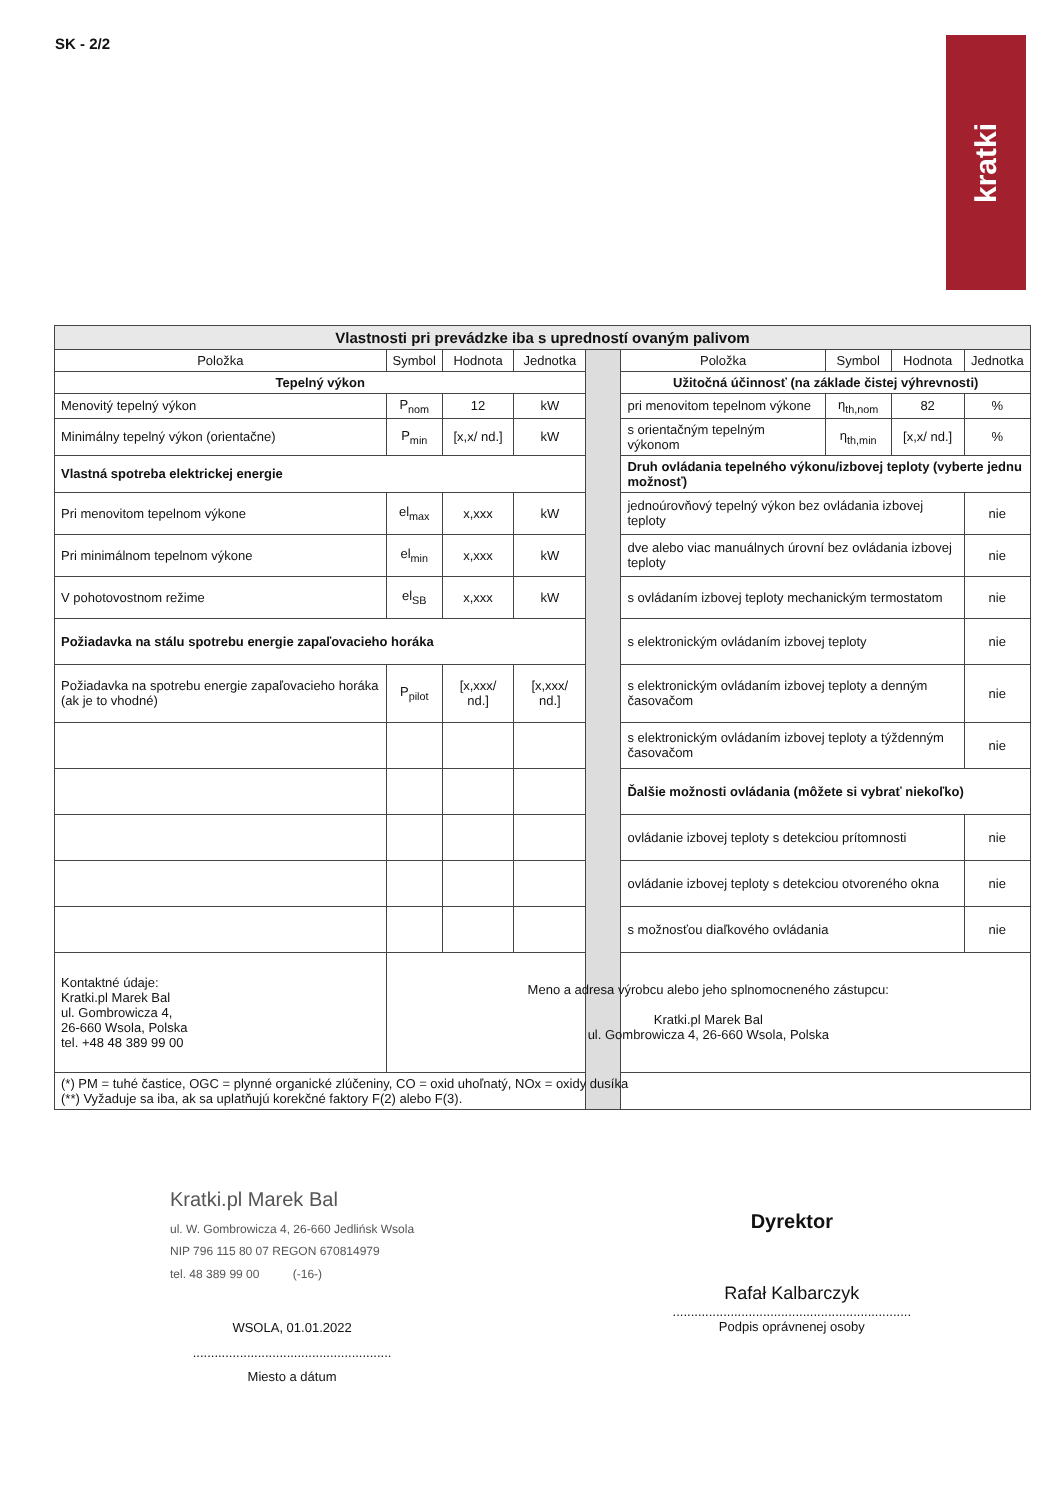SK - 2/2
kratki
| Vlastnosti pri prevádzke iba s upredností ovaným palivom | | | | | | | | |
| --- | --- | --- | --- | --- | --- | --- | --- | --- |
| Položka | Symbol | Hodnota | Jednotka | | Položka | Symbol | Hodnota | Jednotka |
| Tepelný výkon | | | | | Užitočná účinnosť (na základe čistej výhrevnosti) | | | |
| Menovitý tepelný výkon | P<sub>nom</sub> | 12 | kW | | pri menovitom tepelnom výkone | η<sub>th,nom</sub> | 82 | % |
| Minimálny tepelný výkon (orientačne) | P<sub>min</sub> | [x,x/ nd.] | kW | | s orientačným tepelným výkonom | η<sub>th,min</sub> | [x,x/ nd.] | % |
| Vlastná spotreba elektrickej energie | | | | | Druh ovládania tepelného výkonu/izbovej teploty (vyberte jednu možnosť) | | | |
| Pri menovitom tepelnom výkone | el<sub>max</sub> | x,xxx | kW | | jednoúrovňový tepelný výkon bez ovládania izbovej teploty | | | nie |
| Pri minimálnom tepelnom výkone | el<sub>min</sub> | x,xxx | kW | | dve alebo viac manuálnych úrovní bez ovládania izbovej teploty | | | nie |
| V pohotovostnom režime | el<sub>SB</sub> | x,xxx | kW | | s ovládaním izbovej teploty mechanickým termostatom | | | nie |
| Požiadavka na stálu spotrebu energie zapaľovacieho horáka | | | | | s elektronickým ovládaním izbovej teploty | | | nie |
| Požiadavka na spotrebu energie zapaľovacieho horáka (ak je to vhodné) | P<sub>pilot</sub> | [x,xxx/ nd.] | [x,xxx/ nd.] | | s elektronickým ovládaním izbovej teploty a denným časovačom | | | nie |
| | | | | | s elektronickým ovládaním izbovej teploty a týždenným časovačom | | | nie |
| | | | | | Ďalšie možnosti ovládania (môžete si vybrať niekoľko) | | | |
| | | | | | ovládanie izbovej teploty s detekciou prítomnosti | | | nie |
| | | | | | ovládanie izbovej teploty s detekciou otvoreného okna | | | nie |
| | | | | | s možnosťou diaľkového ovládania | | | nie |
| Kontaktné údaje: Kratki.pl Marek Bal ul. Gombrowicza 4, 26-660 Wsola, Polska tel. +48 48 389 99 00 | Meno a adresa výrobcu alebo jeho splnomocneného zástupcu: Kratki.pl Marek Bal ul. Gombrowicza 4, 26-660 Wsola, Polska | | | | | | | |
| (*) PM = tuhé častice, OGC = plynné organické zlúčeniny, CO = oxid uhoľnatý, NOx = oxidy dusíka (**) Vyžaduje sa iba, ak sa uplatňujú korekčné faktory F(2) alebo F(3). | | | | | | | | |
Kratki.pl Marek Bal
ul. W. Gombrowicza 4, 26-660 Jedlińsk Wsola
NIP 796 115 80 07 REGON 670814979
tel. 48 389 99 00 (-16-)
WSOLA, 01.01.2022
.......................................................
Miesto a dátum
Dyrektor
Rafał Kalbarczyk
..................................................................
Podpis oprávnenej osoby